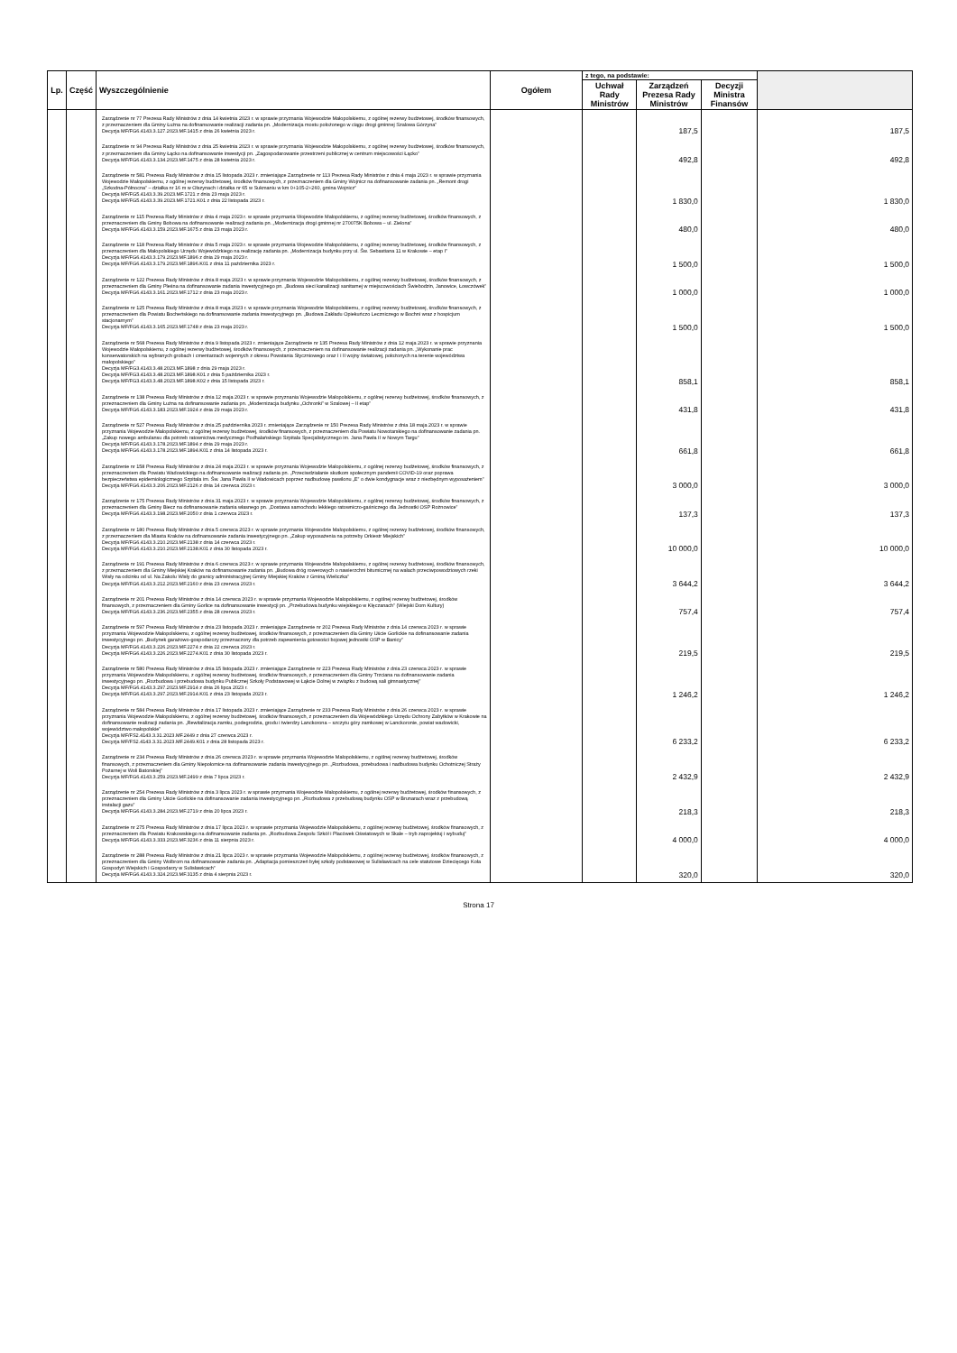| Lp. | Część | Wyszczególnienie | Ogółem | z tego, na podstawie: | | | |
| --- | --- | --- | --- | --- | --- | --- | --- |
| | | | | Uchwał Rady Ministrów | Zarządzeń Prezesa Rady Ministrów | Decyzji Ministra Finansów | |
| | | Zarządzenie nr 77 Prezesa Rady Ministrów z dnia 14 kwietnia 2023 r. w sprawie przyznania Wojewodzie Małopolskiemu, z ogólnej rezerwy budżetowej, środków finansowych, z przeznaczeniem dla Gminy Łużna na dofinansowanie realizacji zadania pn. „Modernizacja mostu położonego w ciągu drogi gminnej Szalowa Górzyna” Decyzja MF/FG6.4143.3.127.2023.MF.1415 z dnia 26 kwietnia 2023 r. | | | 187,5 | | 187,5 |
| | | Zarządzenie nr 94 Prezesa Rady Ministrów z dnia 25 kwietnia 2023 r. w sprawie przyznania Wojewodzie Małopolskiemu, z ogólnej rezerwy budżetowej, środków finansowych, z przeznaczeniem dla Gminy Łącko na dofinansowanie inwestycji pn. „Zagospodarowanie przestrzeni publicznej w centrum miejscowości Łącko” Decyzja MF/FG6.4143.3.134.2023.MF.1475 z dnia 28 kwietnia 2023 r. | | | 492,8 | | 492,8 |
| | | Zarządzenie nr 581 Prezesa Rady Ministrów z dnia 15 listopada 2023 r. zmieniające Zarządzenie nr 113 Prezesa Rady Ministrów z dnia 4 maja 2023 r. w sprawie przyznania Wojewodzie Małopolskiemu, z ogólnej rezerwy budżetowej, środków finansowych, z przeznaczeniem dla Gminy Wojnicz na dofinansowanie zadania pn. „Remont drogi „Szkodna-Północna” – działka nr 16 m w Olszynach i działka nr 65 w Sukmaniu w km 0+105-2+260, gmina Wojnicz” Decyzja MF/FG5.4143.3.39.2023.MF.1721 z dnia 23 maja 2023 r. Decyzja MF/FG5.4143.3.39.2023.MF.1721.K01 z dnia 22 listopada 2023 r. | | | 1 830,0 | | 1 830,0 |
| | | Zarządzenie nr 115 Prezesa Rady Ministrów z dnia 4 maja 2023 r. w sprawie przyznania Wojewodzie Małopolskiemu, z ogólnej rezerwy budżetowej, środków finansowych, z przeznaczeniem dla Gminy Bobowa na dofinansowanie realizacji zadania pn. „Modernizacja drogi gminnej nr 270075K Bobowa – ul. Zielona” Decyzja MF/FG6.4143.3.159.2023.MF.1675 z dnia 23 maja 2023 r. | | | 480,0 | | 480,0 |
| | | Zarządzenie nr 118 Prezesa Rady Ministrów z dnia 5 maja 2023 r. w sprawie przyznania Wojewodzie Małopolskiemu, z ogólnej rezerwy budżetowej, środków finansowych, z przeznaczeniem dla Małopolskiego Urzędu Wojewódzkiego na realizację zadania pn. „Modernizacja budynku przy ul. Św. Sebastiana 11 w Krakowie – etap I” Decyzja MF/FG6.4143.3.179.2023.MF.1896 z dnia 29 maja 2023 r. Decyzja MF/FG6.4143.3.179.2023.MF.1896.K01 z dnia 11 października 2023 r. | | | 1 500,0 | | 1 500,0 |
| | | Zarządzenie nr 122 Prezesa Rady Ministrów z dnia 8 maja 2023 r. w sprawie przyznania Wojewodzie Małopolskiemu, z ogólnej rezerwy budżetowej, środków finansowych, z przeznaczeniem dla Gminy Pleśna na dofinansowanie zadania inwestycyjnego pn. „Budowa sieci kanalizacji sanitarnej w miejscowościach Świebodzin, Janowice, Łowczówek” Decyzja MF/FG6.4143.3.161.2023.MF.1712 z dnia 23 maja 2023 r. | | | 1 000,0 | | 1 000,0 |
| | | Zarządzenie nr 125 Prezesa Rady Ministrów z dnia 8 maja 2023 r. w sprawie przyznania Wojewodzie Małopolskiemu, z ogólnej rezerwy budżetowej, środków finansowych, z przeznaczeniem dla Powiatu Bocheńskiego na dofinansowanie zadania inwestycyjnego pn. „Budowa Zakładu Opiekuńczo Leczniczego w Bochni wraz z hospicjum stacjonarnym” Decyzja MF/FG6.4143.3.165.2023.MF.1748 z dnia 23 maja 2023 r. | | | 1 500,0 | | 1 500,0 |
| | | Zarządzenie nr 568 Prezesa Rady Ministrów z dnia 9 listopada 2023 r. zmieniające Zarządzenie nr 135 Prezesa Rady Ministrów z dnia 12 maja 2023 r. w sprawie przyznania Wojewodzie Małopolskiemu, z ogólnej rezerwy budżetowej, środków finansowych, z przeznaczeniem na dofinansowanie realizacji zadania pn. „Wykonanie prac konserwatorskich na wybranych grobach i cmentarzach wojennych z okresu Powstania Styczniowego oraz I i II wojny światowej, położonych na terenie województwa małopolskiego” Decyzja MF/FG3.4143.3.48.2023.MF.1898 z dnia 29 maja 2023 r. Decyzja MF/FG3.4143.3.48.2023.MF.1898.K01 z dnia 5 października 2023 r. Decyzja MF/FG3.4143.3.48.2023.MF.1898.K02 z dnia 15 listopada 2023 r. | | | 858,1 | | 858,1 |
| | | Zarządzenie nr 138 Prezesa Rady Ministrów z dnia 12 maja 2023 r. w sprawie przyznania Wojewodzie Małopolskiemu, z ogólnej rezerwy budżetowej, środków finansowych, z przeznaczeniem dla Gminy Łużna na dofinansowanie zadania pn. „Modernizacja budynku „Ochronki” w Szalowej – II etap” Decyzja MF/FG6.4143.3.183.2023.MF.1924 z dnia 29 maja 2023 r. | | | 431,8 | | 431,8 |
| | | Zarządzenie nr 527 Prezesa Rady Ministrów z dnia 25 października 2023 r. zmieniające Zarządzenie nr 150 Prezesa Rady Ministrów z dnia 18 maja 2023 r. w sprawie przyznania Wojewodzie Małopolskiemu, z ogólnej rezerwy budżetowej, środków finansowych, z przeznaczeniem dla Powiatu Nowotarskiego na dofinansowanie zadania pn. „Zakup nowego ambulansu dla potrzeb ratownictwa medycznego Podhalańskiego Szpitala Specjalistycznego im. Jana Pawła II w Nowym Targu” Decyzja MF/FG6.4143.3.178.2023.MF.1894 z dnia 29 maja 2023 r. Decyzja MF/FG6.4143.3.178.2023.MF.1894.K01 z dnia 14 listopada 2023 r. | | | 661,8 | | 661,8 |
| | | Zarządzenie nr 158 Prezesa Rady Ministrów z dnia 24 maja 2023 r. w sprawie przyznania Wojewodzie Małopolskiemu, z ogólnej rezerwy budżetowej, środków finansowych, z przeznaczeniem dla Powiatu Wadowickiego na dofinansowanie realizacji zadania pn. „Przeciwdziałanie skutkom społecznym pandemii COVID-19 oraz poprawa bezpieczeństwa epidemiologicznego Szpitala im. Św. Jana Pawła II w Wadowicach poprzez nadbudowę pawilonu „E” o dwie kondygnacje wraz z niezbędnym wyposażeniem” Decyzja MF/FG6.4143.3.206.2023.MF.2126 z dnia 14 czerwca 2023 r. | | | 3 000,0 | | 3 000,0 |
| | | Zarządzenie nr 175 Prezesa Rady Ministrów z dnia 31 maja 2023 r. w sprawie przyznania Wojewodzie Małopolskiemu, z ogólnej rezerwy budżetowej, środków finansowych, z przeznaczeniem dla Gminy Biecz na dofinansowanie zadania własnego pn. „Dostawa samochodu lekkiego ratowniczo-gaśniczego dla Jednostki OSP Rożnowice” Decyzja MF/FG6.4143.3.198.2023.MF.2050 z dnia 1 czerwca 2023 r. | | | 137,3 | | 137,3 |
| | | Zarządzenie nr 180 Prezesa Rady Ministrów z dnia 5 czerwca 2023 r. w sprawie przyznania Wojewodzie Małopolskiemu, z ogólnej rezerwy budżetowej, środków finansowych, z przeznaczeniem dla Miasta Kraków na dofinansowanie zadania inwestycyjnego pn. „Zakup wyposażenia na potrzeby Orkiestr Miejskich” Decyzja MF/FG6.4143.3.210.2023.MF.2138 z dnia 14 czerwca 2023 r. Decyzja MF/FG6.4143.3.210.2023.MF.2138.K01 z dnia 30 listopada 2023 r. | | | 10 000,0 | | 10 000,0 |
| | | Zarządzenie nr 191 Prezesa Rady Ministrów z dnia 6 czerwca 2023 r. w sprawie przyznania Wojewodzie Małopolskiemu, z ogólnej rezerwy budżetowej, środków finansowych, z przeznaczeniem dla Gminy Miejskiej Kraków na dofinansowanie zadania pn. „Budowa dróg rowerowych o nawierzchni bitumicznej na wałach przeciwpowodziowych rzeki Wisły na odcinku od ul. Na Zakolu Wisły do granicy administracyjnej Gminy Miejskiej Kraków z Gminą Wieliczka” Decyzja MF/FG6.4143.3.212.2023.MF.2160 z dnia 23 czerwca 2023 r. | | | 3 644,2 | | 3 644,2 |
| | | Zarządzenie nr 201 Prezesa Rady Ministrów z dnia 14 czerwca 2023 r. w sprawie przyznania Wojewodzie Małopolskiemu, z ogólnej rezerwy budżetowej, środków finansowych, z przeznaczeniem dla Gminy Gorlice na dofinansowanie inwestycji pn. „Przebudowa budynku wiejskiego w Klęczanach” (Wiejski Dom Kultury) Decyzja MF/FG6.4143.3.236.2023.MF.2355 z dnia 28 czerwca 2023 r. | | | 757,4 | | 757,4 |
| | | Zarządzenie nr 597 Prezesa Rady Ministrów z dnia 23 listopada 2023 r. zmieniające Zarządzenie nr 202 Prezesa Rady Ministrów z dnia 14 czerwca 2023 r. w sprawie przyznania Wojewodzie Małopolskiemu, z ogólnej rezerwy budżetowej, środków finansowych, z przeznaczeniem dla Gminy Uście Gorlickie na dofinansowanie zadania inwestycyjnego pn. „Budynek garażowo-gospodarczy przeznaczony dla potrzeb zapewnienia gotowości bojowej jednostki OSP w Banicy” Decyzja MF/FG6.4143.3.226.2023.MF.2274 z dnia 22 czerwca 2023 r. Decyzja MF/FG6.4143.3.226.2023.MF.2274.K01 z dnia 30 listopada 2023 r. | | | 219,5 | | 219,5 |
| | | Zarządzenie nr 580 Prezesa Rady Ministrów z dnia 15 listopada 2023 r. zmieniające Zarządzenie nr 223 Prezesa Rady Ministrów z dnia 23 czerwca 2023 r. w sprawie przyznania Wojewodzie Małopolskiemu, z ogólnej rezerwy budżetowej, środków finansowych, z przeznaczeniem dla Gminy Trzciana na dofinansowanie zadania inwestycyjnego pn. „Rozbudowa i przebudowa budynku Publicznej Szkoły Podstawowej w Łąkcie Dolnej w związku z budową sali gimnastycznej” Decyzja MF/FG6.4143.3.297.2023.MF.2914 z dnia 26 lipca 2023 r. Decyzja MF/FG6.4143.3.297.2023.MF.2914.K01 z dnia 23 listopada 2023 r. | | | 1 246,2 | | 1 246,2 |
| | | Zarządzenie nr 584 Prezesa Rady Ministrów z dnia 17 listopada 2023 r. zmieniające Zarządzenie nr 233 Prezesa Rady Ministrów z dnia 26 czerwca 2023 r. w sprawie przyznania Wojewodzie Małopolskiemu, z ogólnej rezerwy budżetowej, środków finansowych, z przeznaczeniem dla Wojewódzkiego Urzędu Ochrony Zabytków w Krakowie na dofinansowanie realizacji zadania pn. „Rewitalizacja zamku, podegrodzia, grodu i twierdzy Lanckorona – szczytu góry zamkowej w Lanckoronie, powiat wadowicki, województwo małopolskie” Decyzja MF/FS2.4143.3.31.2023.MF.2449 z dnia 27 czerwca 2023 r. Decyzja MF/FS2.4143.3.31.2023.MF.2449.K01 z dnia 28 listopada 2023 r. | | | 6 233,2 | | 6 233,2 |
| | | Zarządzenie nr 234 Prezesa Rady Ministrów z dnia 26 czerwca 2023 r. w sprawie przyznania Wojewodzie Małopolskiemu, z ogólnej rezerwy budżetowej, środków finansowych, z przeznaczeniem dla Gminy Niepołomice na dofinansowanie zadania inwestycyjnego pn. „Rozbudowa, przebudowa i nadbudowa budynku Ochotniczej Straży Pożarnej w Woli Batorskiej” Decyzja MF/FG6.4143.3.259.2023.MF.2499 z dnia 7 lipca 2023 r. | | | 2 432,9 | | 2 432,9 |
| | | Zarządzenie nr 254 Prezesa Rady Ministrów z dnia 3 lipca 2023 r. w sprawie przyznania Wojewodzie Małopolskiemu, z ogólnej rezerwy budżetowej, środków finansowych, z przeznaczeniem dla Gminy Uście Gorlickie na dofinansowanie zadania inwestycyjnego pn. „Rozbudowa z przebudową budynku OSP w Brunarach wraz z przebudową instalacji gazu” Decyzja MF/FG6.4143.3.284.2023.MF.2719 z dnia 20 lipca 2023 r. | | | 218,3 | | 218,3 |
| | | Zarządzenie nr 275 Prezesa Rady Ministrów z dnia 17 lipca 2023 r. w sprawie przyznania Wojewodzie Małopolskiemu, z ogólnej rezerwy budżetowej, środków finansowych, z przeznaczeniem dla Powiatu Krakowskiego na dofinansowanie zadania pn. „Rozbudowa Zespołu Szkół i Placówek Oświatowych w Skale – tryb zaprojektuj i wybuduj” Decyzja MF/FG6.4143.3.333.2023.MF.3236 z dnia 11 sierpnia 2023 r. | | | 4 000,0 | | 4 000,0 |
| | | Zarządzenie nr 288 Prezesa Rady Ministrów z dnia 21 lipca 2023 r. w sprawie przyznania Wojewodzie Małopolskiemu, z ogólnej rezerwy budżetowej, środków finansowych, z przeznaczeniem dla Gminy Wolbrom na dofinansowanie zadania pn. „Adaptacja pomieszczeń byłej szkoły podstawowej w Sulisławicach na cele statutowe Dziecięcego Koła Gospodyń Wiejskich i Gospodarzy w Sulisławicach” Decyzja MF/FG6.4143.3.324.2023.MF.3135 z dnia 4 sierpnia 2023 r. | | | 320,0 | | 320,0 |
Strona 17